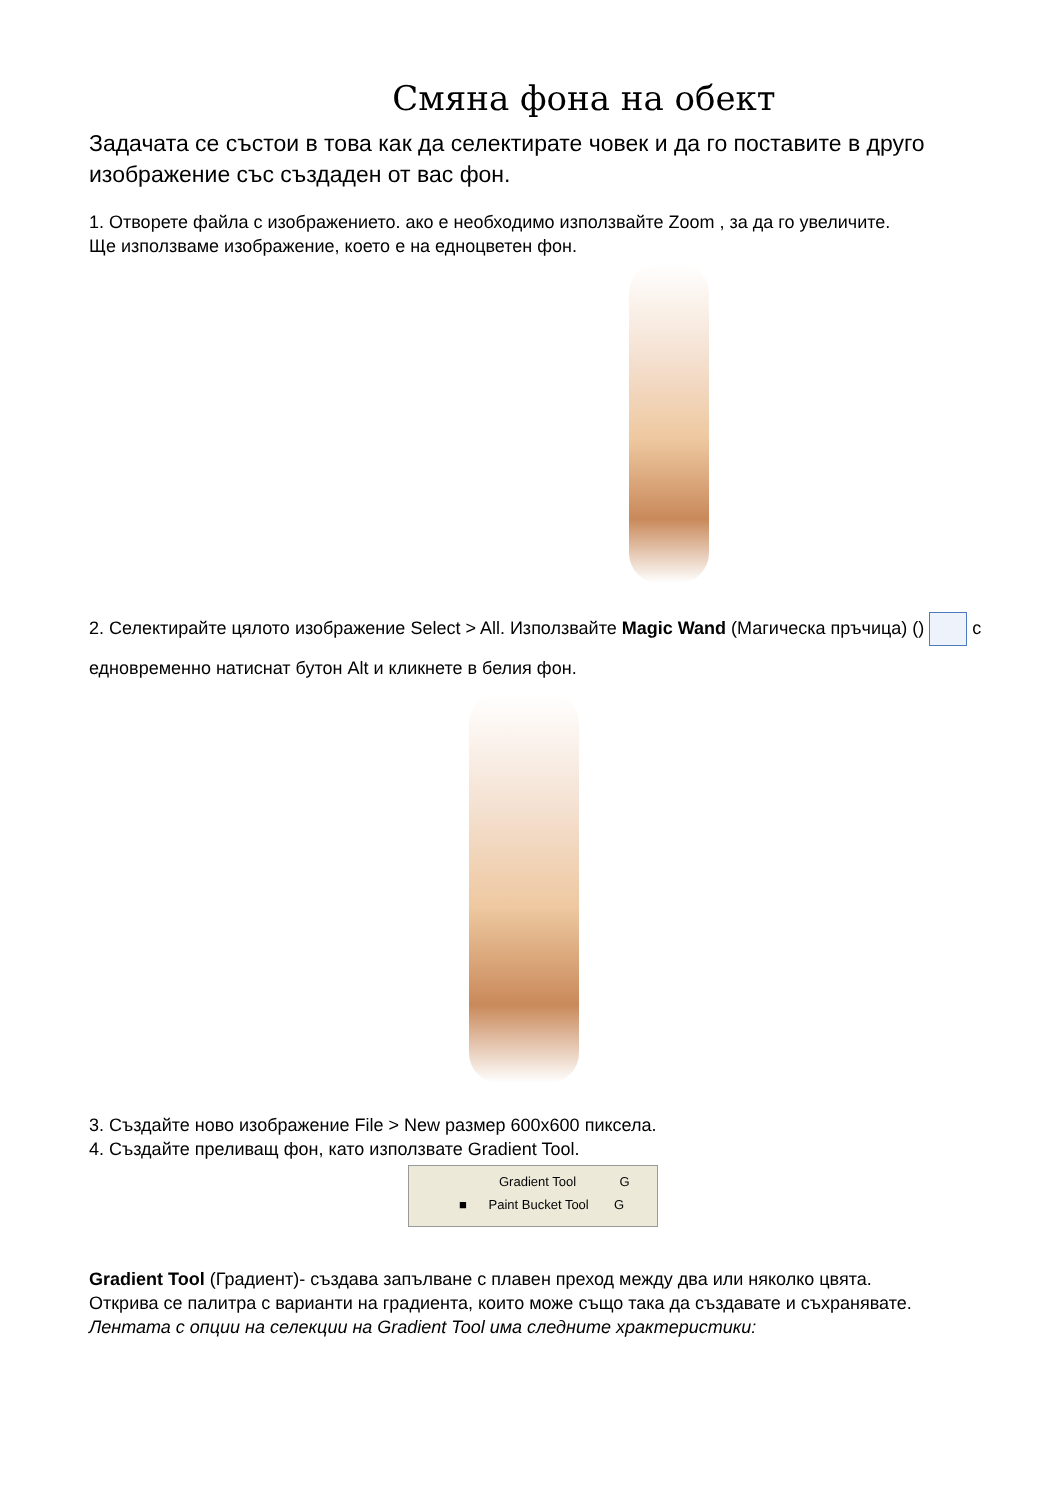Смяна фона на обект
Задачата се състои в това как да селектирате човек и да го поставите в друго изображение със създаден от вас фон.
1. Отворете файла с изображението. ако е необходимо използвайте Zoom , за да го увеличите.
Ще използваме изображение, което е на едноцветен фон.
2. Селектирайте цялото изображение Select > All. Използвайте Magic Wand (Магическа пръчица) () с едновременно натиснат бутон Alt и кликнете в белия фон.
3. Създайте ново изображение File > New размер 600x600 пиксела.
4. Създайте преливащ фон, като използвате Gradient Tool.
Gradient Tool G
■ Paint Bucket Tool G
Gradient Tool (Градиент)- създава запълване с плавен преход между два или няколко цвята.
Открива се палитра с варианти на градиента, които може също така да създавате и съхранявате.
Лентата с опции на селекции на Gradient Tool има следните храктеристики: